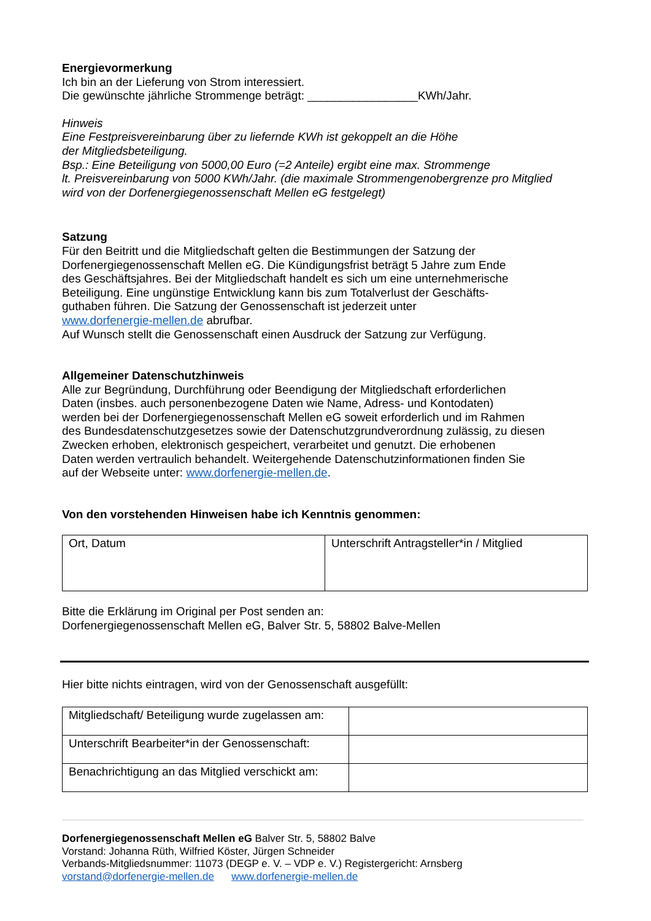Energievormerkung
Ich bin an der Lieferung von Strom interessiert.
Die gewünschte jährliche Strommenge beträgt: _________________KWh/Jahr.
Hinweis
Eine Festpreisvereinbarung über zu liefernde KWh ist gekoppelt an die Höhe
der Mitgliedsbeteiligung.
Bsp.: Eine Beteiligung von 5000,00 Euro (=2 Anteile) ergibt eine max. Strommenge
lt. Preisvereinbarung von 5000 KWh/Jahr. (die maximale Strommengenobergrenze pro Mitglied
wird von der Dorfenergiegenossenschaft Mellen eG festgelegt)
Satzung
Für den Beitritt und die Mitgliedschaft gelten die Bestimmungen der Satzung der
Dorfenergiegenossenschaft Mellen eG. Die Kündigungsfrist beträgt 5 Jahre zum Ende
des Geschäftsjahres. Bei der Mitgliedschaft handelt es sich um eine unternehmerische
Beteiligung. Eine ungünstige Entwicklung kann bis zum Totalverlust der Geschäfts-
guthaben führen. Die Satzung der Genossenschaft ist jederzeit unter
www.dorfenergie-mellen.de abrufbar.
Auf Wunsch stellt die Genossenschaft einen Ausdruck der Satzung zur Verfügung.
Allgemeiner Datenschutzhinweis
Alle zur Begründung, Durchführung oder Beendigung der Mitgliedschaft erforderlichen
Daten (insbes. auch personenbezogene Daten wie Name, Adress- und Kontodaten)
werden bei der Dorfenergiegenossenschaft Mellen eG soweit erforderlich und im Rahmen
des Bundesdatenschutzgesetzes sowie der Datenschutzgrundverordnung zulässig, zu diesen
Zwecken erhoben, elektronisch gespeichert, verarbeitet und genutzt. Die erhobenen
Daten werden vertraulich behandelt. Weitergehende Datenschutzinformationen finden Sie
auf der Webseite unter: www.dorfenergie-mellen.de.
Von den vorstehenden Hinweisen habe ich Kenntnis genommen:
| Ort, Datum | Unterschrift Antragsteller*in / Mitglied |
Bitte die Erklärung im Original per Post senden an:
Dorfenergiegenossenschaft Mellen eG, Balver Str. 5, 58802 Balve-Mellen
Hier bitte nichts eintragen, wird von der Genossenschaft ausgefüllt:
| Mitgliedschaft/ Beteiligung wurde zugelassen am: | |
| Unterschrift Bearbeiter*in der Genossenschaft: | |
| Benachrichtigung an das Mitglied verschickt am: | |
Dorfenergiegenossenschaft Mellen eG Balver Str. 5, 58802 Balve
Vorstand: Johanna Rüth, Wilfried Köster, Jürgen Schneider
Verbands-Mitgliedsnummer: 11073 (DEGP e. V. – VDP e. V.) Registergericht: Arnsberg
vorstand@dorfenergie-mellen.de www.dorfenergie-mellen.de